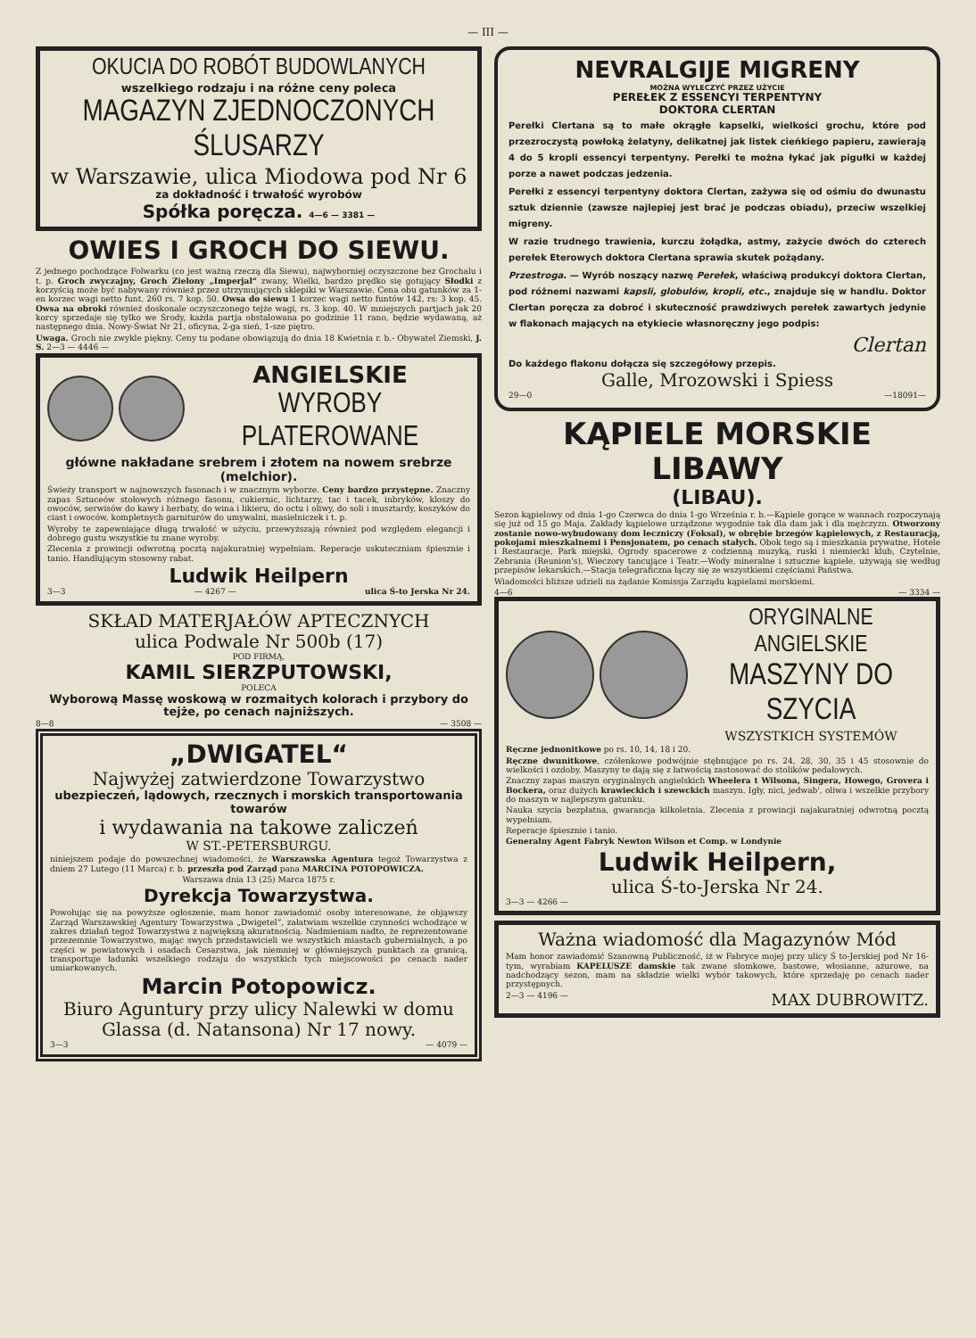— III —
OKUCIA DO ROBÓT BUDOWLANYCH
wszelkiego rodzaju i na różne ceny poleca
MAGAZYN ZJEDNOCZONYCH ŚLUSARZY
w Warszawie, ulica Miodowa pod Nr 6
za dokładność i trwałość wyrobów
Spółka poręcza. 4—6 — 3381 —
OWIES I GROCH DO SIEWU.
Z jednego pochodzące Folwarku (co jest ważną rzeczą dla Siewu), najwyborniej oczyszczone bez Grochalu i t. p. Groch zwyczajny, Groch Zielony „Imperjal“ zwany, Wielki, bardzo prędko się gotujący Słodki z korzyścią może być nabywany również przez utrzymujących sklepiki w Warszawie. Cena obu gatunków za 1-en korzec wagi netto funt. 260 rs. 7 kop. 50. Owsa do siewu 1 korzec wagi netto funtów 142, rs: 3 kop. 45. Owsa na obroki również doskonale oczyszczonego tejże wagi, rs. 3 kop. 40. W mniejszych partjach jak 20 korcy sprzedaje się tylko we Środy, każda partja obstalowana po godzinie 11 rano, będzie wydawaną, aż następnego dnia. Nowy-Świat Nr 21, oficyna, 2-ga sień, 1-sze piętro.
Uwaga. Groch nie zwykle piękny. Ceny tu podane obowiązują do dnia 18 Kwietnia r. b.- Obywatel Ziemski, J. S. 2—3 — 4446 —
ANGIELSKIE
WYROBY PLATEROWANE
główne nakładane srebrem i złotem na nowem srebrze (melchior).
Świeży transport w najnowszych fasonach i w znacznym wyborze. Ceny bardzo przystępne. Znaczny zapas Sztuceów stołowych różnego fasonu, cukiernic, lichtarzy, tac i tacek, inbryków, kloszy do owoców, serwisów do kawy i herbaty, do wina i likieru, do octu i oliwy, do soli i musztardy, koszyków do ciast i owoców, kompletnych garniturów do umywalni, masielniczek i t. p.
Wyroby te zapewniające długą trwałość w użyciu, przewyższają również pod względem elegancji i dobrego gustu wszystkie tu znane wyroby.
Zlecenia z prowincji odwrotną pocztą najakuratniej wypełniam. Reperacje uskuteczniam śpiesznie i tanio. Handlującym stosowny rabat.
Ludwik Heilpern
3—3 — 4267 — ulica Ś-to Jerska Nr 24.
SKŁAD MATERJAŁÓW APTECZNYCH
ulica Podwale Nr 500b (17)
POD FIRMĄ,
KAMIL SIERZPUTOWSKI,
POLECA
Wyborową Massę woskową w rozmaitych kolorach i przybory do tejże, po cenach najniższych.
8—8 — 3508 —
„DWIGATEL“
Najwyżej zatwierdzone Towarzystwo
ubezpieczeń, lądowych, rzecznych i morskich transportowania towarów
i wydawania na takowe zaliczeń
W ST.-PETERSBURGU.
niniejszem podaje do powszechnej wiadomości, że Warszawska Agentura tegoż Towarzystwa z dniem 27 Lutego (11 Marca) r. b. przeszła pod Zarząd pana MARCINA POTOPOWICZA.
Warszawa dnia 13 (25) Marca 1875 r.
Dyrekcja Towarzystwa.
Powołując się na powyższe ogłoszenie, mam honor zawiadomić osoby interesowane, że objąwszy Zarząd Warszawskiej Agentury Towarzystwa „Dwigetel“, załatwiam wszelkie czynności wchodzące w zakres działań tegoż Towarzystwa z największą akuratnością. Nadmieniam nadto, że reprezentowane przezemnie Towarzystwo, mając swych przedstawicieli we wszystkich miastach gubernialnych, a po części w powiatowych i osadach Cesarstwa, jak niemniej w główniejszych punktach za granicą, transportuje ładunki wszelkiego rodzaju do wszystkich tych miejscowości po cenach nader umiarkowanych.
Marcin Potopowicz.
Biuro Aguntury przy ulicy Nalewki w domu Glassa (d. Natansona) Nr 17 nowy.
3—3 — 4079 —
NEVRALGIJE MIGRENY
MOŻNA WYLECZYĆ PRZEZ UŻYCIE
PEREŁEK Z ESSENCYI TERPENTYNY
DOKTORA CLERTAN
Perełki Clertana są to małe okrągłe kapselki, wielkości grochu, które pod przezroczystą powłoką żelatyny, delikatnej jak listek cieńkiego papieru, zawierają 4 do 5 kropli essencyi terpentyny. Perełki te można łykać jak pigułki w każdej porze a nawet podczas jedzenia.
Perełki z essencyi terpentyny doktora Clertan, zażywa się od ośmiu do dwunastu sztuk dziennie (zawsze najlepiej jest brać je podczas obiadu), przeciw wszelkiej migreny.
W razie trudnego trawienia, kurczu żołądka, astmy, zażycie dwóch do czterech perełek Eterowych doktora Clertana sprawia skutek pożądany.
Przestroga. — Wyrób noszący nazwę Perełek, właściwą produkcyi doktora Clertan, pod różnemi nazwami kapsli, globulów, kropli, etc., znajduje się w handlu. Doktor Clertan poręcza za dobroć i skuteczność prawdziwych perełek zawartych jedynie w flakonach mających na etykiecie własnoręczny jego podpis:
Clertan
Do każdego flakonu dołącza się szczegółowy przepis.
Galle, Mrozowski i Spiess
29—0 —18091—
KĄPIELE MORSKIE LIBAWY
(LIBAU).
Sezon kąpielowy od dnia 1-go Czerwca do dnia 1-go Września r. b.—Kąpiele gorące w wannach rozpoczynają się już od 15 go Maja. Zakłady kąpielowe urządzone wygodnie tak dla dam jak i dla mężczyzn. Otworzony zostanie nowo-wybudowany dom leczniczy (Foksal), w obrębie brzegów kąpielowych, z Restauracją, pokojami mieszkalnemi i Pensjonatem, po cenach stałych. Obok tego są i mieszkania prywatne, Hotele i Restauracje, Park miejski, Ogrody spacerowe z codzienną muzyką, ruski i niemiecki klub, Czytelnie, Zebrania (Reunion's), Wieczory tancujące i Teatr.—Wody mineralne i sztuczne kąpiele, używają się według przepisów lekarskich.—Stacja telegraficzna łączy się ze wszystkiemi częściami Państwa.
Wiadomości bliższe udzieli na żądanie Komissja Zarządu kąpielami morskiemi.
4—6 — 3334 —
ORYGINALNE ANGIELSKIE
MASZYNY DO SZYCIA
WSZYSTKICH SYSTEMÓW
Ręczne jednonitkowe po rs. 10, 14, 18 i 20.
Ręczne dwunitkowe, czółenkowe podwójnie stębnujące po rs. 24, 28, 30, 35 i 45 stosownie do wielkości i ozdoby. Maszyny te dają się z łatwością zastosować do stolików pedałowych.
Znaczny zapas maszyn oryginalnych angielskich Wheelera t Wilsona, Singera, Howego, Grovera i Bockera, oraz dużych krawieckich i szewckich maszyn. Igły, nici, jedwab', oliwa i wszelkie przybory do maszyn w najlepszym gatunku.
Nauka szycia bezpłatna, gwarancja kilkoletnia. Zlecenia z prowincji najakuratniej odwrotną pocztą wypełniam.
Reperacje śpiesznie i tanio.
Generalny Agent Fabryk Newton Wilson et Comp. w Londynie
Ludwik Heilpern,
ulica Ś-to-Jerska Nr 24.
3—3 — 4266 —
Ważna wiadomość dla Magazynów Mód
Mam honor zawiadomić Szanowną Publiczność, iż w Fabryce mojej przy ulicy Ś to-Jerskiej pod Nr 16-tym, wyrabiam KAPELUSZE damskie tak zwane słomkowe, bastowe, włosianne, ażurowe, na nadchodzący sezon, mam na składzie wielki wybór takowych, które sprzedaję po cenach nader przystępnych.
2—3 — 4196 — MAX DUBROWITZ.